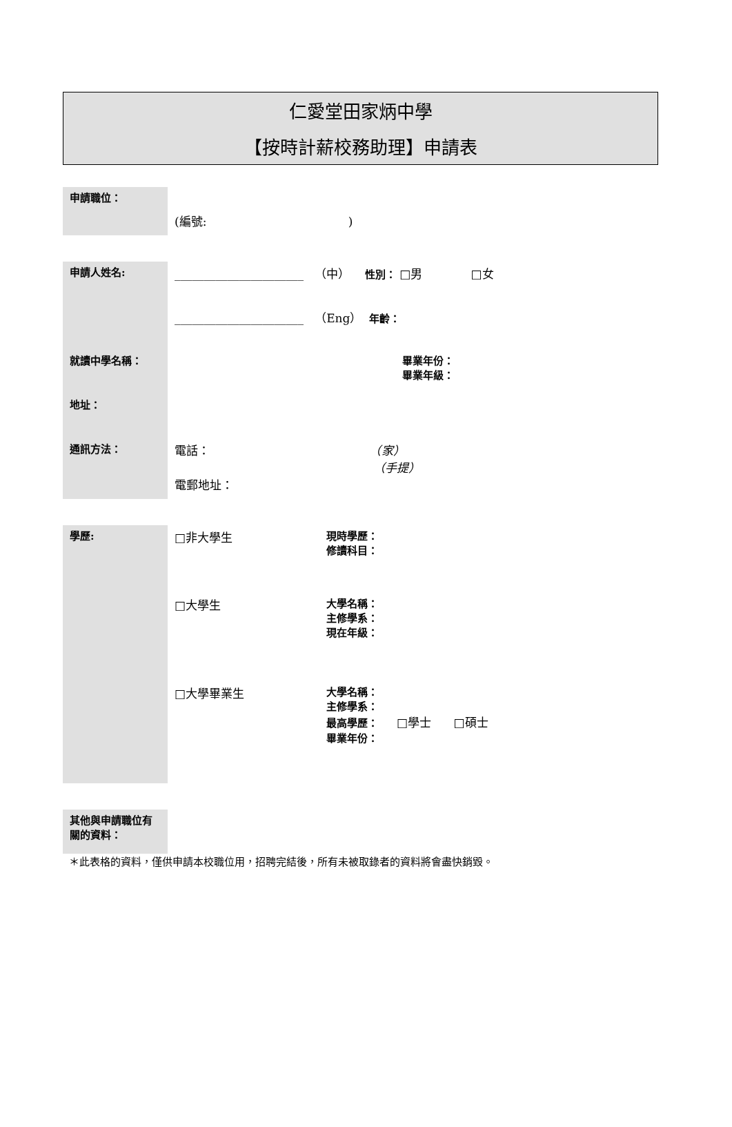仁愛堂田家炳中學
【按時計薪校務助理】申請表
| 申請職位： | | |
| | (編號: ) | |
| 申請人姓名: | ______________________ （中） 性別： □男 □女 | |
| | ______________________ （Eng） 年齡： | |
| 就讀中學名稱： | 畢業年份： 畢業年級： | |
| 地址： | | |
| 通訊方法： | 電話： （家） （手提） 電郵地址： | |
| 學歷: | □非大學生 | 現時學歷： 修讀科目： |
| | □大學生 | 大學名稱： 主修學系： 現在年級： |
| | □大學畢業生 | 大學名稱： 主修學系： 最高學歷： □學士 □碩士 畢業年份： |
| 其他與申請職位有關的資料： | | |
＊此表格的資料，僅供申請本校職位用，招聘完結後，所有未被取錄者的資料將會盡快銷毀。